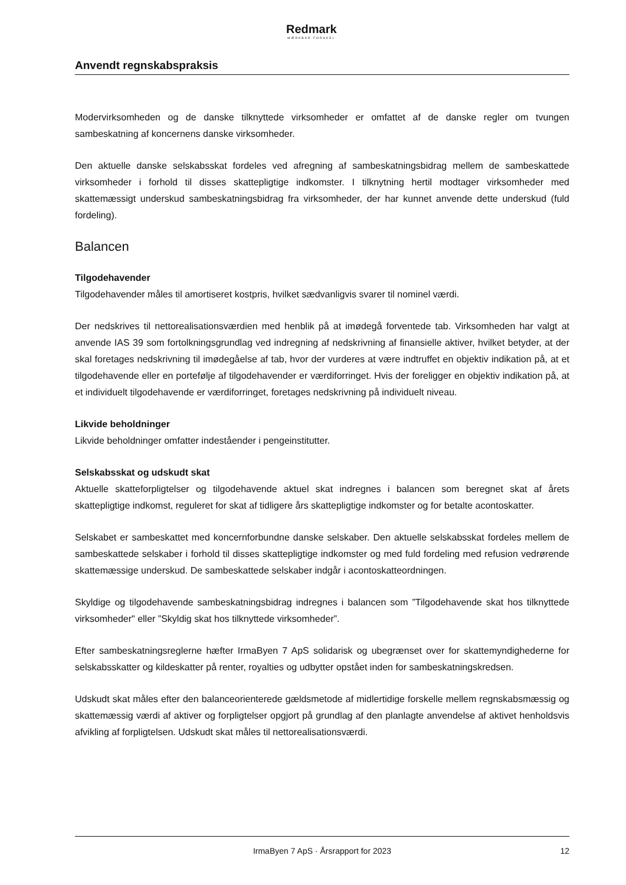Redmark
MÆRKBAR FORSKEL
Anvendt regnskabspraksis
Modervirksomheden og de danske tilknyttede virksomheder er omfattet af de danske regler om tvungen sambeskatning af koncernens danske virksomheder.
Den aktuelle danske selskabsskat fordeles ved afregning af sambeskatningsbidrag mellem de sambeskattede virksomheder i forhold til disses skattepligtige indkomster. I tilknytning hertil modtager virksomheder med skattemæssigt underskud sambeskatningsbidrag fra virksomheder, der har kunnet anvende dette underskud (fuld fordeling).
Balancen
Tilgodehavender
Tilgodehavender måles til amortiseret kostpris, hvilket sædvanligvis svarer til nominel værdi.
Der nedskrives til nettorealisationsværdien med henblik på at imødegå forventede tab. Virksomheden har valgt at anvende IAS 39 som fortolkningsgrundlag ved indregning af nedskrivning af finansielle aktiver, hvilket betyder, at der skal foretages nedskrivning til imødegåelse af tab, hvor der vurderes at være indtruffet en objektiv indikation på, at et tilgodehavende eller en portefølje af tilgodehavender er værdiforringet. Hvis der foreligger en objektiv indikation på, at et individuelt tilgodehavende er værdiforringet, foretages nedskrivning på individuelt niveau.
Likvide beholdninger
Likvide beholdninger omfatter indeståender i pengeinstitutter.
Selskabsskat og udskudt skat
Aktuelle skatteforpligtelser og tilgodehavende aktuel skat indregnes i balancen som beregnet skat af årets skattepligtige indkomst, reguleret for skat af tidligere års skattepligtige indkomster og for betalte acontoskatter.
Selskabet er sambeskattet med koncernforbundne danske selskaber. Den aktuelle selskabsskat fordeles mellem de sambeskattede selskaber i forhold til disses skattepligtige indkomster og med fuld fordeling med refusion vedrørende skattemæssige underskud. De sambeskattede selskaber indgår i acontoskatteordningen.
Skyldige og tilgodehavende sambeskatningsbidrag indregnes i balancen som ”Tilgodehavende skat hos tilknyttede virksomheder" eller ”Skyldig skat hos tilknyttede virksomheder”.
Efter sambeskatningsreglerne hæfter IrmaByen 7 ApS solidarisk og ubegrænset over for skattemyndighederne for selskabsskatter og kildeskatter på renter, royalties og udbytter opstået inden for sambeskatningskredsen.
Udskudt skat måles efter den balanceorienterede gældsmetode af midlertidige forskelle mellem regnskabsmæssig og skattemæssig værdi af aktiver og forpligtelser opgjort på grundlag af den planlagte anvendelse af aktivet henholdsvis afvikling af forpligtelsen. Udskudt skat måles til nettorealisationsværdi.
IrmaByen 7 ApS · Årsrapport for 2023 12